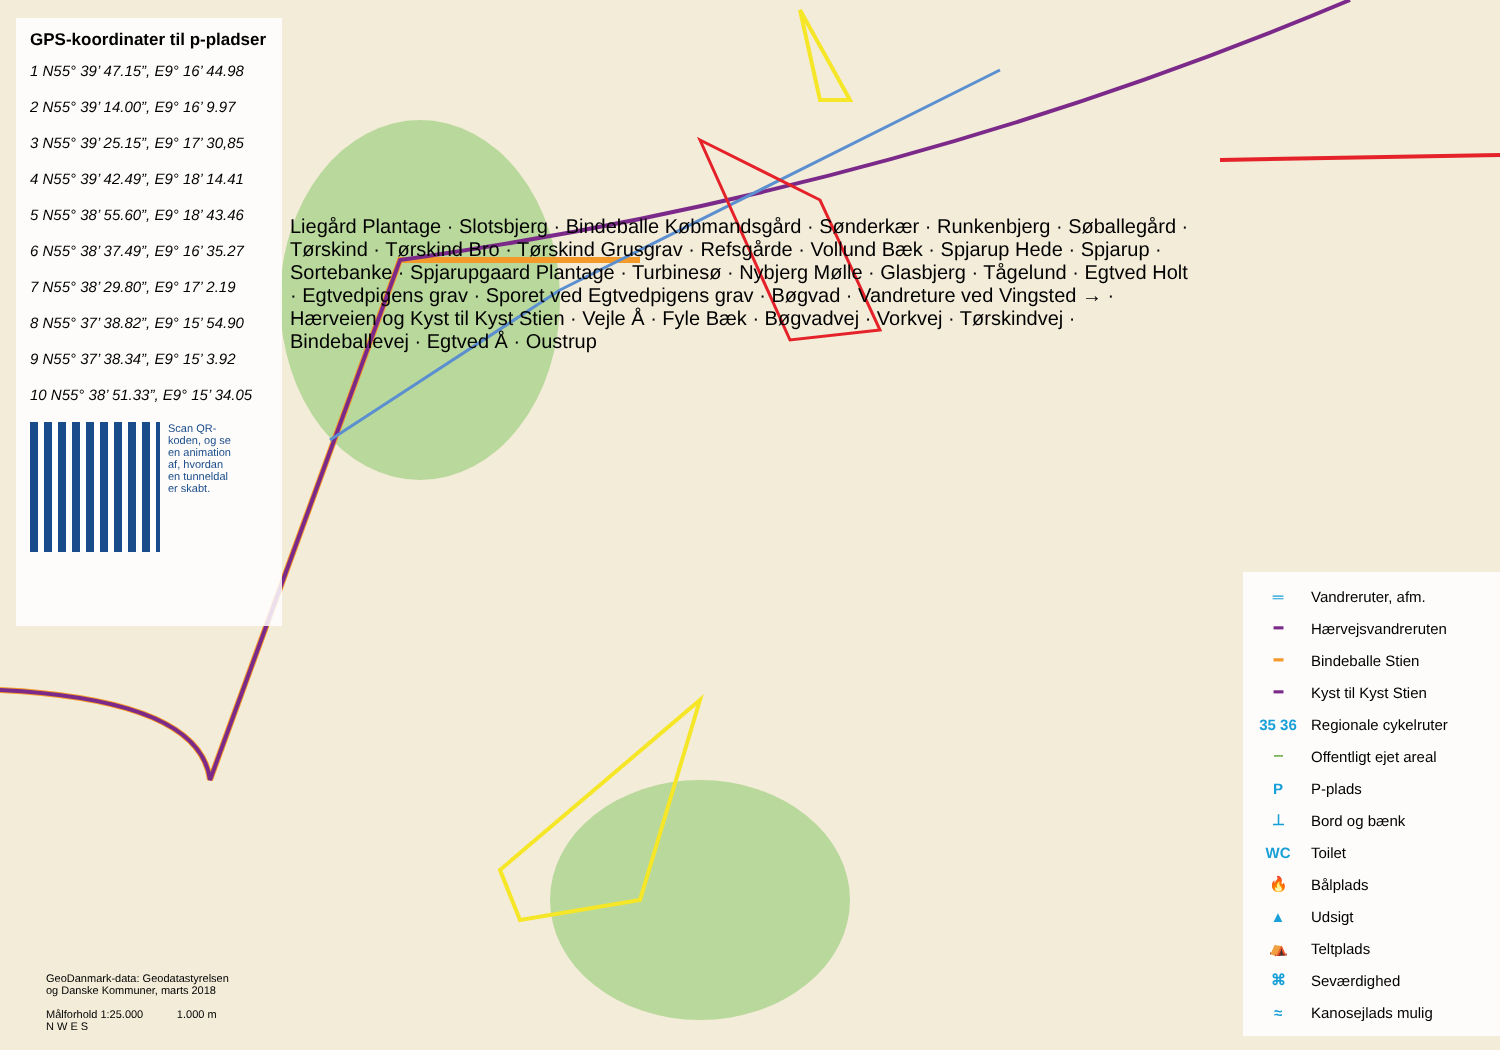GPS-koordinater til p-pladser
1 N55° 39’ 47.15”, E9° 16’ 44.98
2 N55° 39’ 14.00”, E9° 16’ 9.97
3 N55° 39’ 25.15”, E9° 17’ 30,85
4 N55° 39’ 42.49”, E9° 18’ 14.41
5 N55° 38’ 55.60”, E9° 18’ 43.46
6 N55° 38’ 37.49”, E9° 16’ 35.27
7 N55° 38’ 29.80”, E9° 17’ 2.19
8 N55° 37’ 38.82”, E9° 15’ 54.90
9 N55° 37’ 38.34”, E9° 15’ 3.92
10 N55° 38’ 51.33”, E9° 15’ 34.05
Scan QR-koden, og se en animation af, hvordan en tunneldal er skabt.
Liegård Plantage · Slotsbjerg · Bindeballe Købmandsgård · Sønderkær · Runkenbjerg · Søballegård · Tørskind · Tørskind Bro · Tørskind Grusgrav · Refsgårde · Vollund Bæk · Spjarup Hede · Spjarup · Sortebanke · Spjarupgaard Plantage · Turbinesø · Nybjerg Mølle · Glasbjerg · Tågelund · Egtved Holt · Egtvedpigens grav · Sporet ved Egtvedpigens grav · Bøgvad · Vandreture ved Vingsted → · Hærveien og Kyst til Kyst Stien · Vejle Å · Fyle Bæk · Bøgvadvej · Vorkvej · Tørskindvej · Bindeballevej · Egtved Å · Oustrup
GeoDanmark-data: Geodatastyrelsen
og Danske Kommuner, marts 2018
Målforhold 1:25.000 1.000 m
N W E S
| ═ | Vandreruter, afm. |
| ━ | Hærvejsvandreruten |
| ━ | Bindeballe Stien |
| ━ | Kyst til Kyst Stien |
| 35 36 | Regionale cykelruter |
| ┈ | Offentligt ejet areal |
| P | P-plads |
| ⊥ | Bord og bænk |
| WC | Toilet |
| 🔥 | Bålplads |
| ▲ | Udsigt |
| ⛺ | Teltplads |
| ⌘ | Seværdighed |
| ≈ | Kanosejlads mulig |